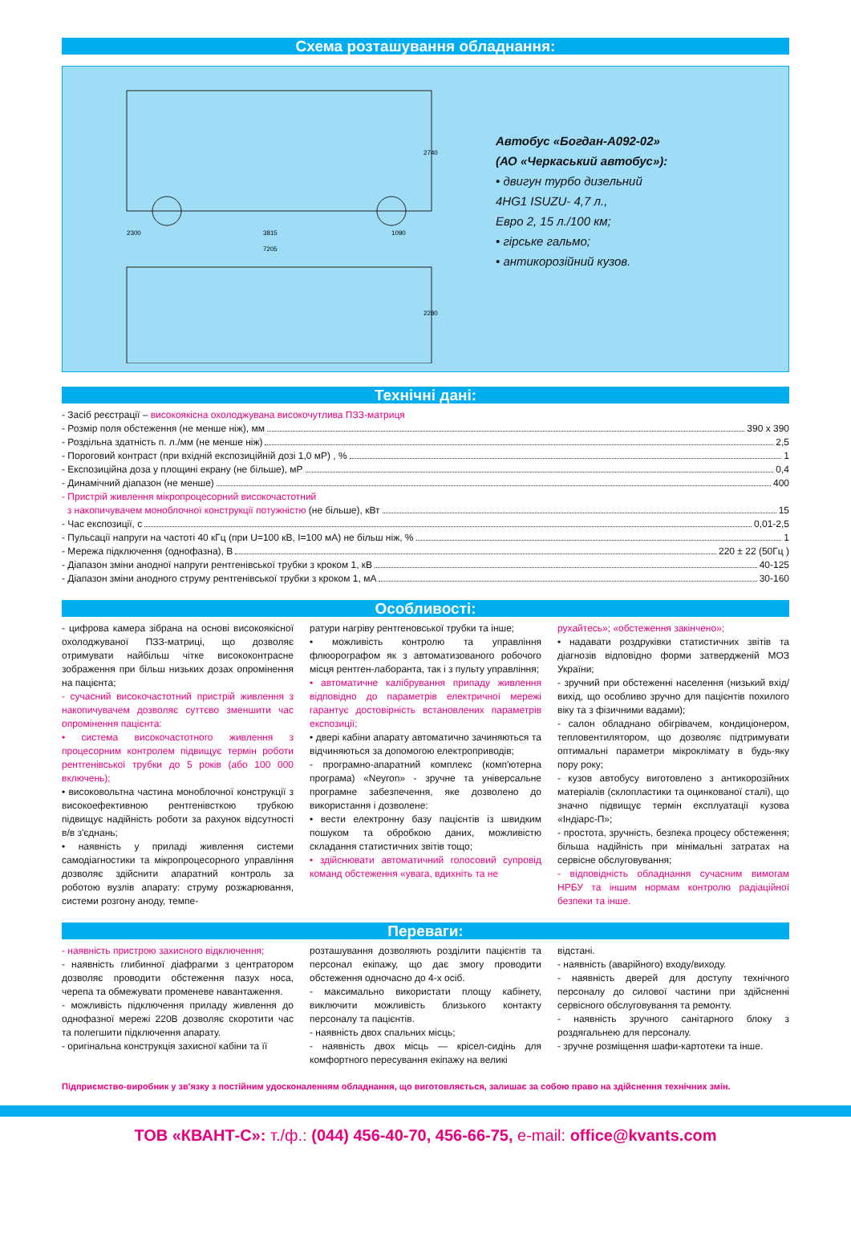Схема розташування обладнання:
2300
3815
1090
7205
2740
2280
Автобус «Богдан-А092-02»
(АО «Черкаський автобус»):
• двигун турбо дизельний
4HG1 ISUZU- 4,7 л.,
Евро 2, 15 л./100 км;
• гірське гальмо;
• антикорозійний кузов.
Технічні дані:
- Засіб реєстрації – високоякісна охолоджувана високочутлива ПЗЗ-матриця
- Розмір поля обстеження (не менше ніж), мм 390 x 390
- Роздільна здатність п. л./мм (не менше ніж) 2,5
- Пороговий контраст (при вхідній експозиційній дозі 1,0 мР) , % 1
- Експозиційна доза у площині екрану (не більше), мР 0,4
- Динамічний діапазон (не менше) 400
- Пристрій живлення мікропроцесорний високочастотний
з накопичувачем моноблочної конструкції потужністю (не більше), кВт 15
- Час експозиції, с 0,01-2,5
- Пульсації напруги на частоті 40 кГц (при U=100 кВ, I=100 мА) не більш ніж, % 1
- Мережа підключення (однофазна), В 220 ± 22 (50Гц )
- Діапазон зміни анодної напруги рентгенівської трубки з кроком 1, кВ 40-125
- Діапазон зміни анодного струму рентгенівської трубки з кроком 1, мА 30-160
Особливості:
- цифрова камера зібрана на основі високоякісної охолоджуваної ПЗЗ-матриці, що дозволяє отримувати найбільш чітке висококонтрасне зображення при більш низьких дозах опромінення на пацієнта;
- сучасний високочастотний пристрій живлення з накопичувачем дозволяє суттєво зменшити час опромінення пацієнта:
• система високочастотного живлення з процесорним контролем підвищує термін роботи рентгенівської трубки до 5 років (або 100 000 включень);
• високовольтна частина моноблочної конструкції з високоефективною рентгенівсткою трубкою підвищує надійність роботи за рахунок відсутності в/в з'єднань;
• наявність у приладі живлення системи самодіагностики та мікропроцесорного управління дозволяє здійснити апаратний контроль за роботою вузлів апарату: струму розжарювання, системи розгону аноду, темпе-
ратури нагріву рентгеновської трубки та інше;
• можливість контролю та управління флюорографом як з автоматизованого робочого місця рентген-лаборанта, так і з пульту управління;
• автоматичне калібрування припаду живлення відповідно до параметрів електричної мережі гарантує достовірність встановлених параметрів експозиції;
• двері кабіни апарату автоматично зачиняються та відчиняються за допомогою електроприводів;
- програмно-апаратний комплекс (комп'ютерна програма) «Neyron» - зручне та універсальне програмне забезпечення, яке дозволено до використання і дозволене:
• вести електронну базу пацієнтів із швидким пошуком та обробкою даних, можливістю складання статистичних звітів тощо;
• здійснювати автоматичний голосовий супровід команд обстеження «увага, вдихніть та не
рухайтесь»; «обстеження закінчено»;
• надавати роздруківки статистичних звітів та діагнозів відповідно форми затвердженій МОЗ України;
- зручний при обстеженні населення (низький вхід/вихід, що особливо зручно для пацієнтів похилого віку та з фізичними вадами);
- салон обладнано обігрівачем, кондиціонером, тепловентилятором, що дозволяє підтримувати оптимальні параметри мікроклімату в будь-яку пору року;
- кузов автобусу виготовлено з антикорозійних матеріалів (склопластики та оцинкованої сталі), що значно підвищує термін експлуатації кузова «Індіарс-П»;
- простота, зручність, безпека процесу обстеження; більша надійність при мінімальні затратах на сервісне обслуговування;
- відповідність обладнання сучасним вимогам НРБУ та іншим нормам контролю радіаційної безпеки та інше.
Переваги:
- наявність пристрою захисного відключення;
- наявність глибинної діафрагми з центратором дозволяє проводити обстеження пазух носа, черепа та обмежувати променеве навантаження.
- можливість підключення приладу живлення до однофазної мережі 220В дозволяє скоротити час та полегшити підключення апарату.
- оригінальна конструкція захисної кабіни та її
розташування дозволяють розділити пацієнтів та персонал екіпажу, що дає змогу проводити обстеження одночасно до 4-х осіб.
- максимально використати площу кабінету, виключити можливість близького контакту персоналу та пацієнтів.
- наявність двох спальних місць;
- наявність двох місць — крісел-сидінь для комфортного пересування екіпажу на великі
відстані.
- наявність (аварійного) входу/виходу.
- наявність дверей для доступу технічного персоналу до силової частини при здійсненні сервісного обслуговування та ремонту.
- наявність зручного санітарного блоку з роздягальнею для персоналу.
- зручне розміщення шафи-картотеки та інше.
Підприємство-виробник у зв'язку з постійним удосконаленням обладнання, що виготовляється, залишає за собою право на здійснення технічних змін.
ТОВ «КВАНТ-С»: т./ф.: (044) 456-40-70, 456-66-75, e-mail: office@kvants.com